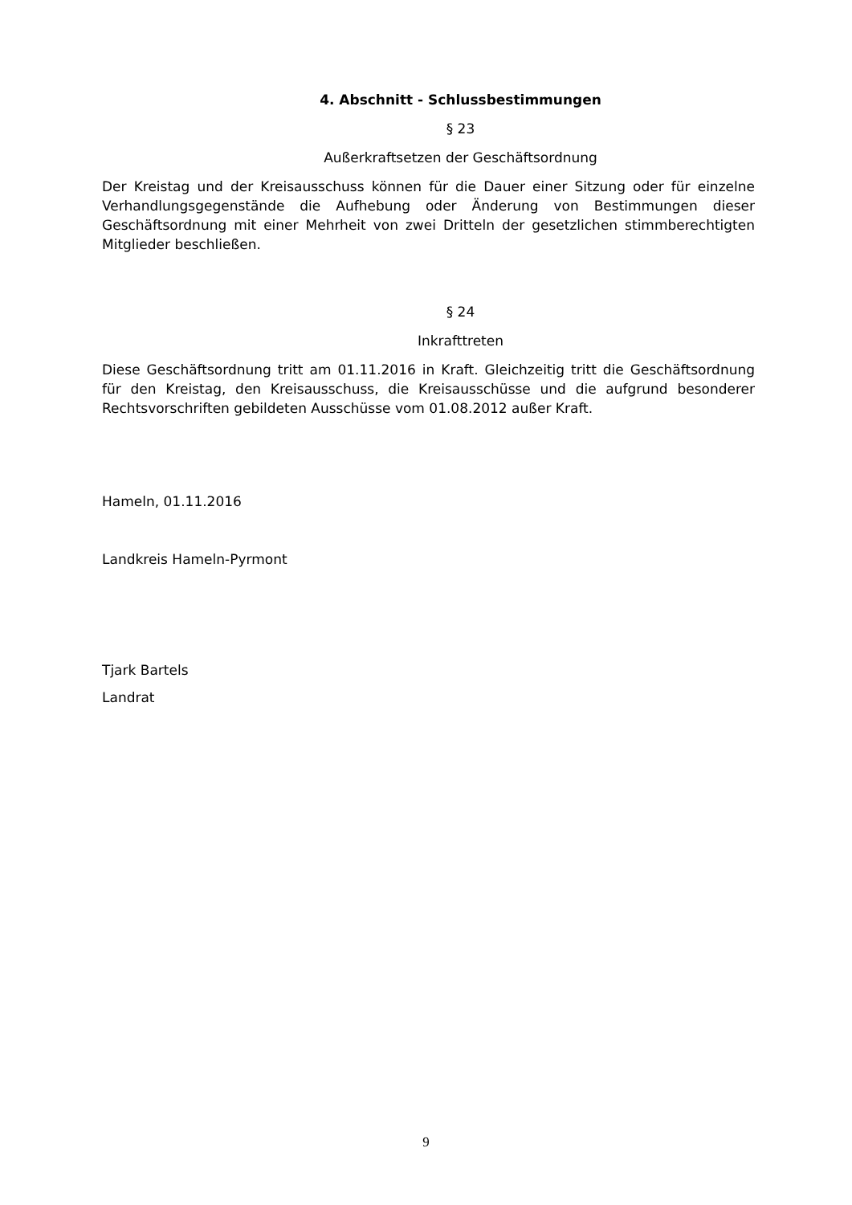4. Abschnitt - Schlussbestimmungen
§ 23
Außerkraftsetzen der Geschäftsordnung
Der Kreistag und der Kreisausschuss können für die Dauer einer Sitzung oder für einzelne Verhandlungsgegenstände die Aufhebung oder Änderung von Bestimmungen dieser Geschäftsordnung mit einer Mehrheit von zwei Dritteln der gesetzlichen stimmberechtigten Mitglieder beschließen.
§ 24
Inkrafttreten
Diese Geschäftsordnung tritt am 01.11.2016 in Kraft. Gleichzeitig tritt die Geschäftsordnung für den Kreistag, den Kreisausschuss, die Kreisausschüsse und die aufgrund besonderer Rechtsvorschriften gebildeten Ausschüsse vom 01.08.2012 außer Kraft.
Hameln, 01.11.2016
Landkreis Hameln-Pyrmont
Tjark Bartels
Landrat
9